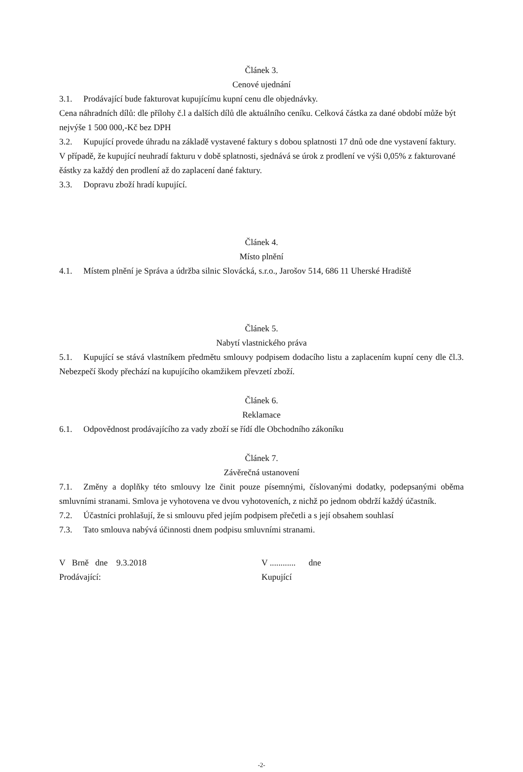Článek 3.
Cenové ujednání
3.1. Prodávající bude fakturovat kupujícímu kupní cenu dle objednávky.
Cena náhradních dílů: dle přílohy č.l a dalších dílů dle aktuálního ceníku. Celková částka za dané období může být nejvýše 1 500 000,-Kč bez DPH
3.2. Kupující provede úhradu na základě vystavené faktury s dobou splatnosti 17 dnů ode dne vystavení faktury. V případě, že kupující neuhradí fakturu v době splatnosti, sjednává se úrok z prodlení ve výši 0,05% z fakturované ěástky za každý den prodlení až do zaplacení dané faktury.
3.3. Dopravu zboží hradí kupující.
Článek 4.
Místo plnění
4.1. Místem plnění je Správa a údržba silnic Slovácká, s.r.o., Jarošov 514, 686 11 Uherské Hradiště
Článek 5.
Nabytí vlastnického práva
5.1. Kupující se stává vlastníkem předmětu smlouvy podpisem dodacího listu a zaplacením kupní ceny dle čl.3. Nebezpečí škody přechází na kupujícího okamžikem převzetí zboží.
Článek 6.
Reklamace
6.1. Odpovědnost prodávajícího za vady zboží se řídí dle Obchodního zákoníku
Článek 7.
Závěrečná ustanovení
7.1. Změny a doplňky této smlouvy lze činit pouze písemnými, číslovanými dodatky, podepsanými oběma smluvními stranami. Smlova je vyhotovena ve dvou vyhotoveních, z nichž po jednom obdrží každý účastník.
7.2. Účastníci prohlašují, že si smlouvu před jejím podpisem přečetli a s její obsahem souhlasí
7.3. Tato smlouva nabývá účinnosti dnem podpisu smluvními stranami.
V Brně dne 9.3.2018
Prodávající:
V ............ dne
Kupující
-2-